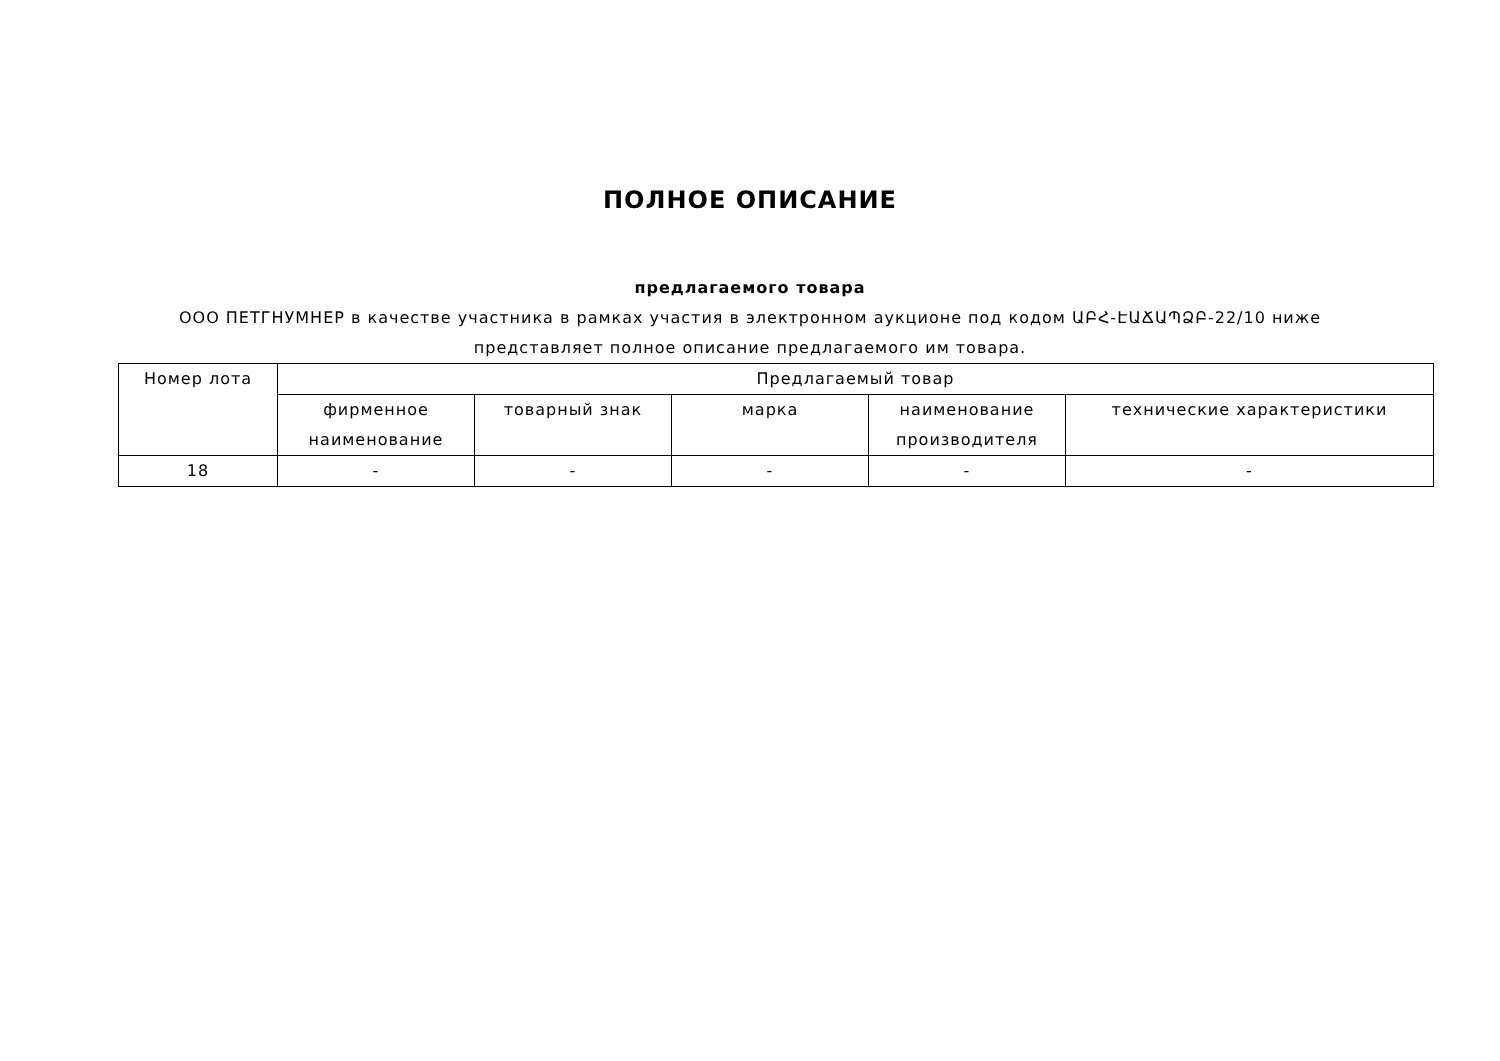ПОЛНОЕ ОПИСАНИЕ
предлагаемого товара
ООО ПЕТГНУМНЕР в качестве участника в рамках участия в электронном аукционе под кодом ԱԲՀ-ԷԱՃԱՊՁԲ-22/10 ниже представляет полное описание предлагаемого им товара.
| Номер лота | Предлагаемый товар | | | | |
| | фирменное наименование | товарный знак | марка | наименование производителя | технические характеристики |
| 18 | - | - | - | - | - |